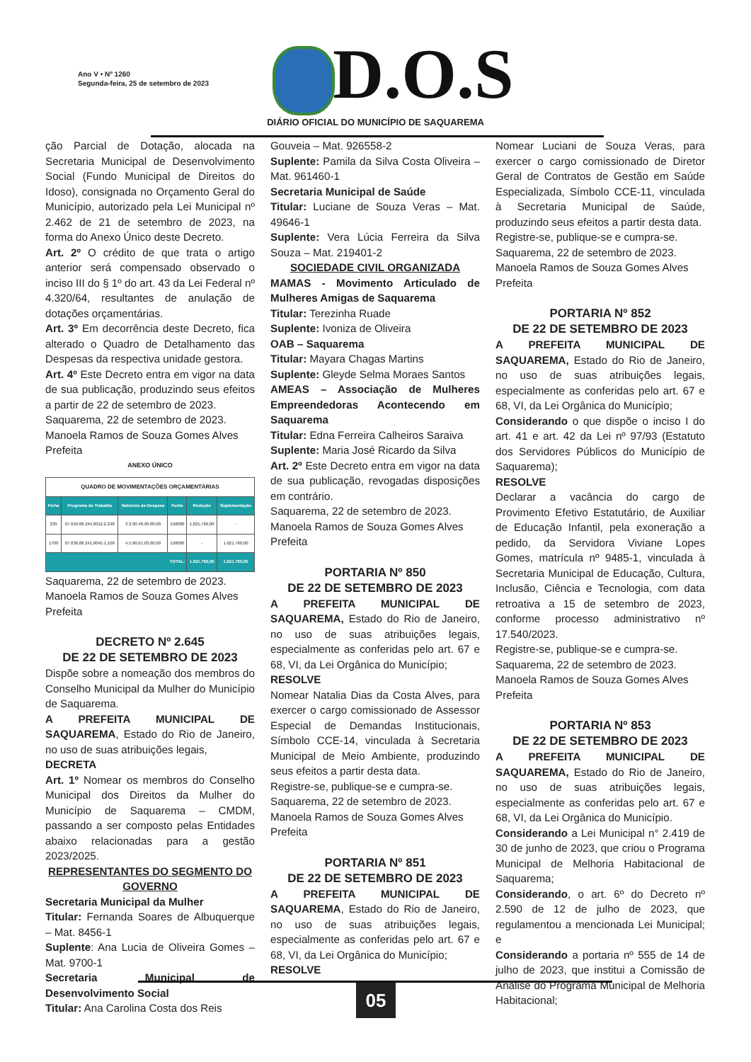Ano V • Nº 1260
Segunda-feira, 25 de setembro de 2023
D.O.S
DIÁRIO OFICIAL DO MUNICÍPIO DE SAQUAREMA
ção Parcial de Dotação, alocada na Secretaria Municipal de Desenvolvimento Social (Fundo Municipal de Direitos do Idoso), consignada no Orçamento Geral do Município, autorizado pela Lei Municipal nº 2.462 de 21 de setembro de 2023, na forma do Anexo Único deste Decreto.
Art. 2º O crédito de que trata o artigo anterior será compensado observado o inciso III do § 1º do art. 43 da Lei Federal nº 4.320/64, resultantes de anulação de dotações orçamentárias.
Art. 3º Em decorrência deste Decreto, fica alterado o Quadro de Detalhamento das Despesas da respectiva unidade gestora.
Art. 4º Este Decreto entra em vigor na data de sua publicação, produzindo seus efeitos a partir de 22 de setembro de 2023.
Saquarema, 22 de setembro de 2023.
Manoela Ramos de Souza Gomes Alves
Prefeita
ANEXO ÚNICO
| QUADRO DE MOVIMENTAÇÕES ORÇAMENTÁRIAS | | | | | |
| Ficha | Programa de Trabalho | Natureza da Despesa | Fonte | Redução | Suplementação |
| 239 | 07.010.08.244.0012.2.248 | 3.3.90.48.99.00.00 | 150000 | 1.621.760,00 | - |
| 1709 | 07.030.08.241.0045.1.109 | 4.5.90.61.03.00.00 | 150000 | - | 1.621.760,00 |
| TOTAL: | | | | 1.621.760,00 | 1.621.760,00 |
Saquarema, 22 de setembro de 2023.
Manoela Ramos de Souza Gomes Alves
Prefeita
DECRETO Nº 2.645
DE 22 DE SETEMBRO DE 2023
Dispõe sobre a nomeação dos membros do Conselho Municipal da Mulher do Município de Saquarema.
A PREFEITA MUNICIPAL DE SAQUAREMA, Estado do Rio de Janeiro, no uso de suas atribuições legais,
DECRETA
Art. 1º Nomear os membros do Conselho Municipal dos Direitos da Mulher do Município de Saquarema – CMDM, passando a ser composto pelas Entidades abaixo relacionadas para a gestão 2023/2025.
REPRESENTANTES DO SEGMENTO DO GOVERNO
Secretaria Municipal da Mulher
Titular: Fernanda Soares de Albuquerque – Mat. 8456-1
Suplente: Ana Lucia de Oliveira Gomes – Mat. 9700-1
Secretaria Municipal de Desenvolvimento Social
Titular: Ana Carolina Costa dos Reis
Gouveia – Mat. 926558-2
Suplente: Pamila da Silva Costa Oliveira – Mat. 961460-1
Secretaria Municipal de Saúde
Titular: Luciane de Souza Veras – Mat. 49646-1
Suplente: Vera Lúcia Ferreira da Silva Souza – Mat. 219401-2
SOCIEDADE CIVIL ORGANIZADA
MAMAS - Movimento Articulado de Mulheres Amigas de Saquarema
Titular: Terezinha Ruade
Suplente: Ivoniza de Oliveira
OAB – Saquarema
Titular: Mayara Chagas Martins
Suplente: Gleyde Selma Moraes Santos
AMEAS – Associação de Mulheres Empreendedoras Acontecendo em Saquarema
Titular: Edna Ferreira Calheiros Saraiva
Suplente: Maria José Ricardo da Silva
Art. 2º Este Decreto entra em vigor na data de sua publicação, revogadas disposições em contrário.
Saquarema, 22 de setembro de 2023.
Manoela Ramos de Souza Gomes Alves
Prefeita
PORTARIA Nº 850
DE 22 DE SETEMBRO DE 2023
A PREFEITA MUNICIPAL DE SAQUAREMA, Estado do Rio de Janeiro, no uso de suas atribuições legais, especialmente as conferidas pelo art. 67 e 68, VI, da Lei Orgânica do Município;
RESOLVE
Nomear Natalia Dias da Costa Alves, para exercer o cargo comissionado de Assessor Especial de Demandas Institucionais, Símbolo CCE-14, vinculada à Secretaria Municipal de Meio Ambiente, produzindo seus efeitos a partir desta data.
Registre-se, publique-se e cumpra-se.
Saquarema, 22 de setembro de 2023.
Manoela Ramos de Souza Gomes Alves
Prefeita
PORTARIA Nº 851
DE 22 DE SETEMBRO DE 2023
A PREFEITA MUNICIPAL DE SAQUAREMA, Estado do Rio de Janeiro, no uso de suas atribuições legais, especialmente as conferidas pelo art. 67 e 68, VI, da Lei Orgânica do Município;
RESOLVE
Nomear Luciani de Souza Veras, para exercer o cargo comissionado de Diretor Geral de Contratos de Gestão em Saúde Especializada, Símbolo CCE-11, vinculada à Secretaria Municipal de Saúde, produzindo seus efeitos a partir desta data.
Registre-se, publique-se e cumpra-se.
Saquarema, 22 de setembro de 2023.
Manoela Ramos de Souza Gomes Alves
Prefeita
PORTARIA Nº 852
DE 22 DE SETEMBRO DE 2023
A PREFEITA MUNICIPAL DE SAQUAREMA, Estado do Rio de Janeiro, no uso de suas atribuições legais, especialmente as conferidas pelo art. 67 e 68, VI, da Lei Orgânica do Município;
Considerando o que dispõe o inciso I do art. 41 e art. 42 da Lei nº 97/93 (Estatuto dos Servidores Públicos do Município de Saquarema);
RESOLVE
Declarar a vacância do cargo de Provimento Efetivo Estatutário, de Auxiliar de Educação Infantil, pela exoneração a pedido, da Servidora Viviane Lopes Gomes, matrícula nº 9485-1, vinculada à Secretaria Municipal de Educação, Cultura, Inclusão, Ciência e Tecnologia, com data retroativa a 15 de setembro de 2023, conforme processo administrativo nº 17.540/2023.
Registre-se, publique-se e cumpra-se.
Saquarema, 22 de setembro de 2023.
Manoela Ramos de Souza Gomes Alves
Prefeita
PORTARIA Nº 853
DE 22 DE SETEMBRO DE 2023
A PREFEITA MUNICIPAL DE SAQUAREMA, Estado do Rio de Janeiro, no uso de suas atribuições legais, especialmente as conferidas pelo art. 67 e 68, VI, da Lei Orgânica do Município.
Considerando a Lei Municipal n° 2.419 de 30 de junho de 2023, que criou o Programa Municipal de Melhoria Habitacional de Saquarema;
Considerando, o art. 6º do Decreto nº 2.590 de 12 de julho de 2023, que regulamentou a mencionada Lei Municipal; e
Considerando a portaria nº 555 de 14 de julho de 2023, que institui a Comissão de Análise do Programa Municipal de Melhoria Habitacional;
05